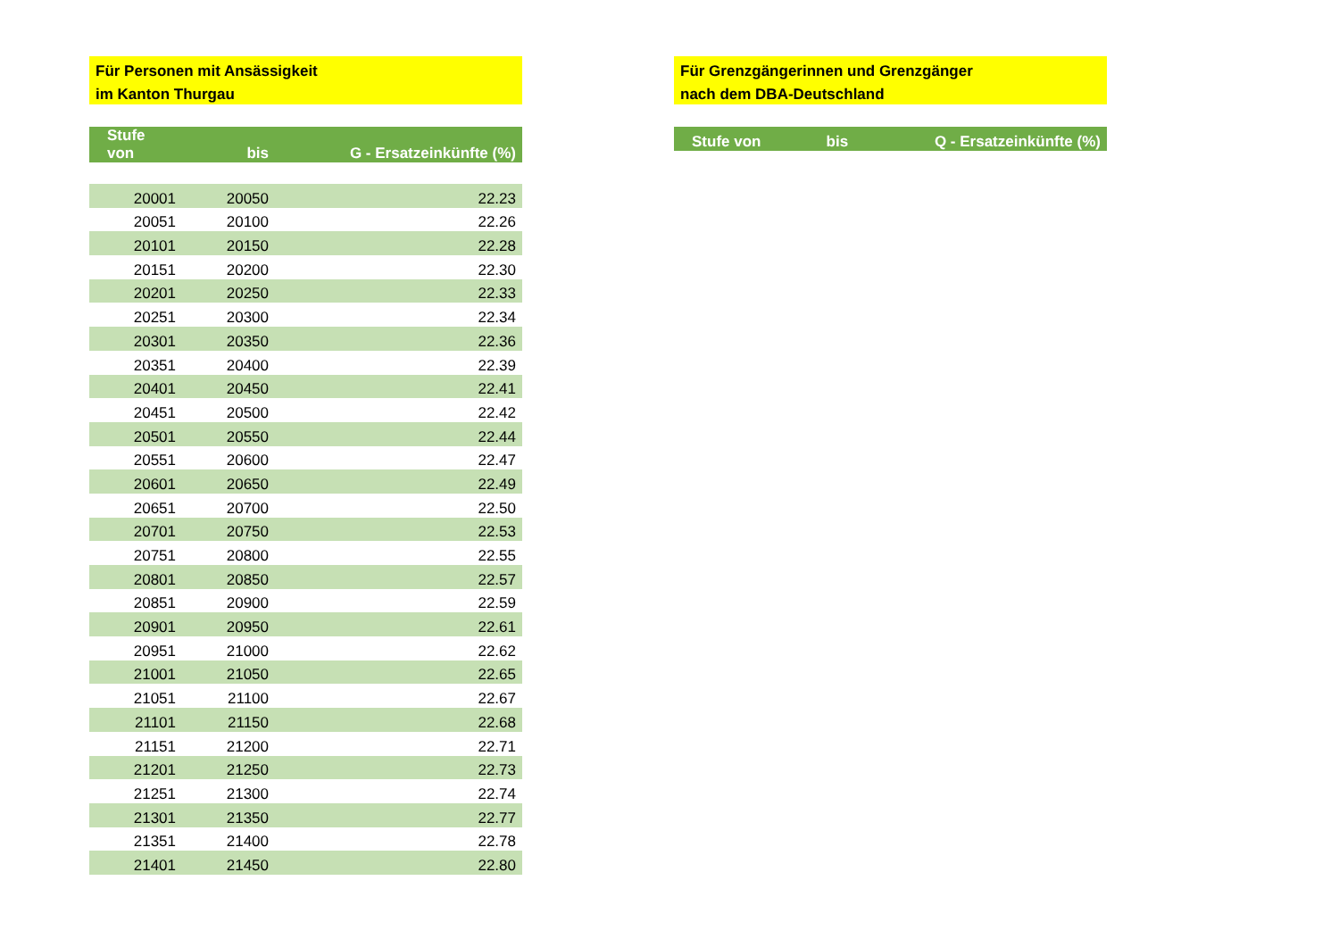Für Personen mit Ansässigkeit
im Kanton Thurgau
| Stufe von | bis | G - Ersatzeinkünfte (%) |
| --- | --- | --- |
| 20001 | 20050 | 22.23 |
| 20051 | 20100 | 22.26 |
| 20101 | 20150 | 22.28 |
| 20151 | 20200 | 22.30 |
| 20201 | 20250 | 22.33 |
| 20251 | 20300 | 22.34 |
| 20301 | 20350 | 22.36 |
| 20351 | 20400 | 22.39 |
| 20401 | 20450 | 22.41 |
| 20451 | 20500 | 22.42 |
| 20501 | 20550 | 22.44 |
| 20551 | 20600 | 22.47 |
| 20601 | 20650 | 22.49 |
| 20651 | 20700 | 22.50 |
| 20701 | 20750 | 22.53 |
| 20751 | 20800 | 22.55 |
| 20801 | 20850 | 22.57 |
| 20851 | 20900 | 22.59 |
| 20901 | 20950 | 22.61 |
| 20951 | 21000 | 22.62 |
| 21001 | 21050 | 22.65 |
| 21051 | 21100 | 22.67 |
| 21101 | 21150 | 22.68 |
| 21151 | 21200 | 22.71 |
| 21201 | 21250 | 22.73 |
| 21251 | 21300 | 22.74 |
| 21301 | 21350 | 22.77 |
| 21351 | 21400 | 22.78 |
| 21401 | 21450 | 22.80 |
Für Grenzgängerinnen und Grenzgänger
nach dem DBA-Deutschland
| Stufe von | bis | Q - Ersatzeinkünfte (%) |
| --- | --- | --- |